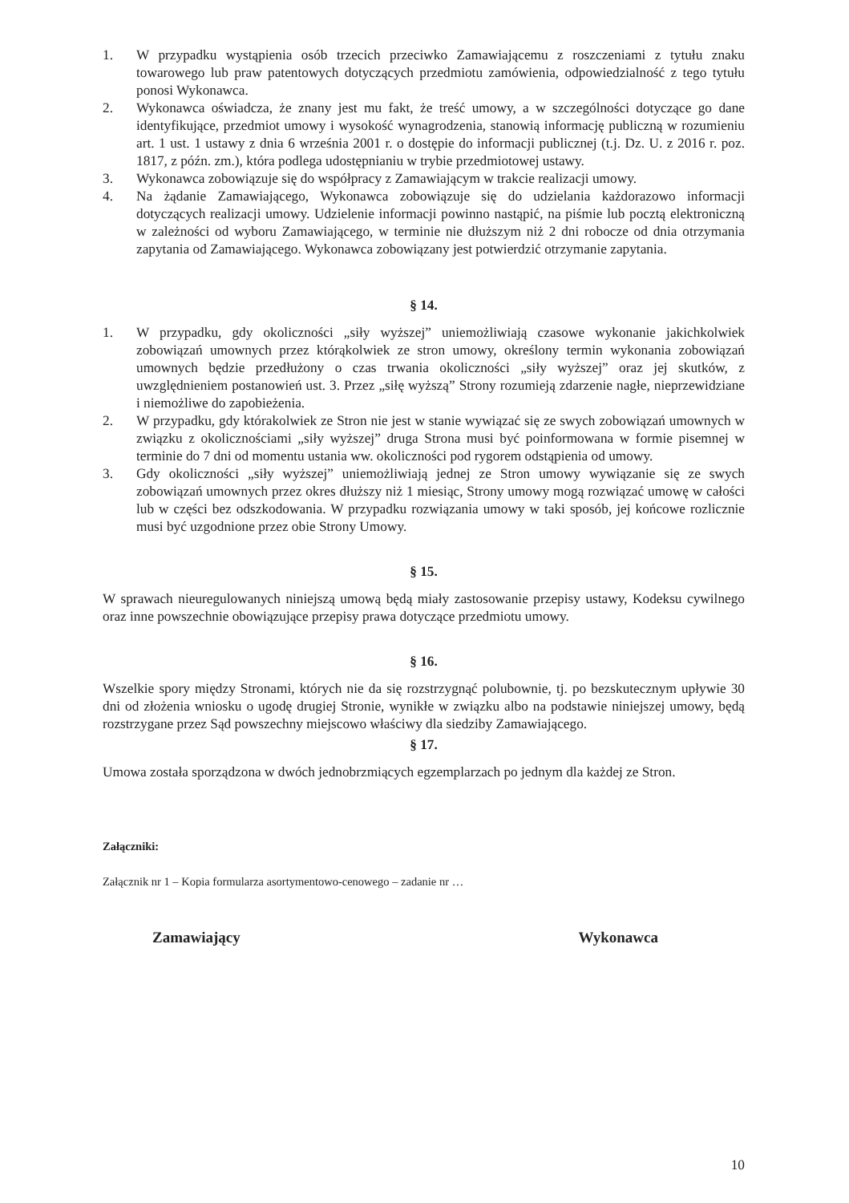1. W przypadku wystąpienia osób trzecich przeciwko Zamawiającemu z roszczeniami z tytułu znaku towarowego lub praw patentowych dotyczących przedmiotu zamówienia, odpowiedzialność z tego tytułu ponosi Wykonawca.
2. Wykonawca oświadcza, że znany jest mu fakt, że treść umowy, a w szczególności dotyczące go dane identyfikujące, przedmiot umowy i wysokość wynagrodzenia, stanowią informację publiczną w rozumieniu art. 1 ust. 1 ustawy z dnia 6 września 2001 r. o dostępie do informacji publicznej (t.j. Dz. U. z 2016 r. poz. 1817, z późn. zm.), która podlega udostępnianiu w trybie przedmiotowej ustawy.
3. Wykonawca zobowiązuje się do współpracy z Zamawiającym w trakcie realizacji umowy.
4. Na żądanie Zamawiającego, Wykonawca zobowiązuje się do udzielania każdorazowo informacji dotyczących realizacji umowy. Udzielenie informacji powinno nastąpić, na piśmie lub pocztą elektroniczną w zależności od wyboru Zamawiającego, w terminie nie dłuższym niż 2 dni robocze od dnia otrzymania zapytania od Zamawiającego. Wykonawca zobowiązany jest potwierdzić otrzymanie zapytania.
§ 14.
1. W przypadku, gdy okoliczności „siły wyższej” uniemożliwiają czasowe wykonanie jakichkolwiek zobowiązań umownych przez którąkolwiek ze stron umowy, określony termin wykonania zobowiązań umownych będzie przedłużony o czas trwania okoliczności „siły wyższej” oraz jej skutków, z uwzględnieniem postanowień ust. 3. Przez „siłę wyższą” Strony rozumieją zdarzenie nagłe, nieprzewidziane i niemożliwe do zapobieżenia.
2. W przypadku, gdy którakolwiek ze Stron nie jest w stanie wywiązać się ze swych zobowiązań umownych w związku z okolicznościami „siły wyższej” druga Strona musi być poinformowana w formie pisemnej w terminie do 7 dni od momentu ustania ww. okoliczności pod rygorem odstąpienia od umowy.
3. Gdy okoliczności „siły wyższej” uniemożliwiają jednej ze Stron umowy wywiązanie się ze swych zobowiązań umownych przez okres dłuższy niż 1 miesiąc, Strony umowy mogą rozwiązać umowę w całości lub w części bez odszkodowania. W przypadku rozwiązania umowy w taki sposób, jej końcowe rozlicznie musi być uzgodnione przez obie Strony Umowy.
§ 15.
W sprawach nieuregulowanych niniejszą umową będą miały zastosowanie przepisy ustawy, Kodeksu cywilnego oraz inne powszechnie obowiązujące przepisy prawa dotyczące przedmiotu umowy.
§ 16.
Wszelkie spory między Stronami, których nie da się rozstrzygnąć polubownie, tj. po bezskutecznym upływie 30 dni od złożenia wniosku o ugodę drugiej Stronie, wynikłe w związku albo na podstawie niniejszej umowy, będą rozstrzygane przez Sąd powszechny miejscowo właściwy dla siedziby Zamawiającego.
§ 17.
Umowa została sporządzona w dwóch jednobrzmiących egzemplarzach po jednym dla każdej ze Stron.
Załączniki:
Załącznik nr 1 – Kopia formularza asortymentowo-cenowego – zadanie nr …
Zamawiający Wykonawca
10